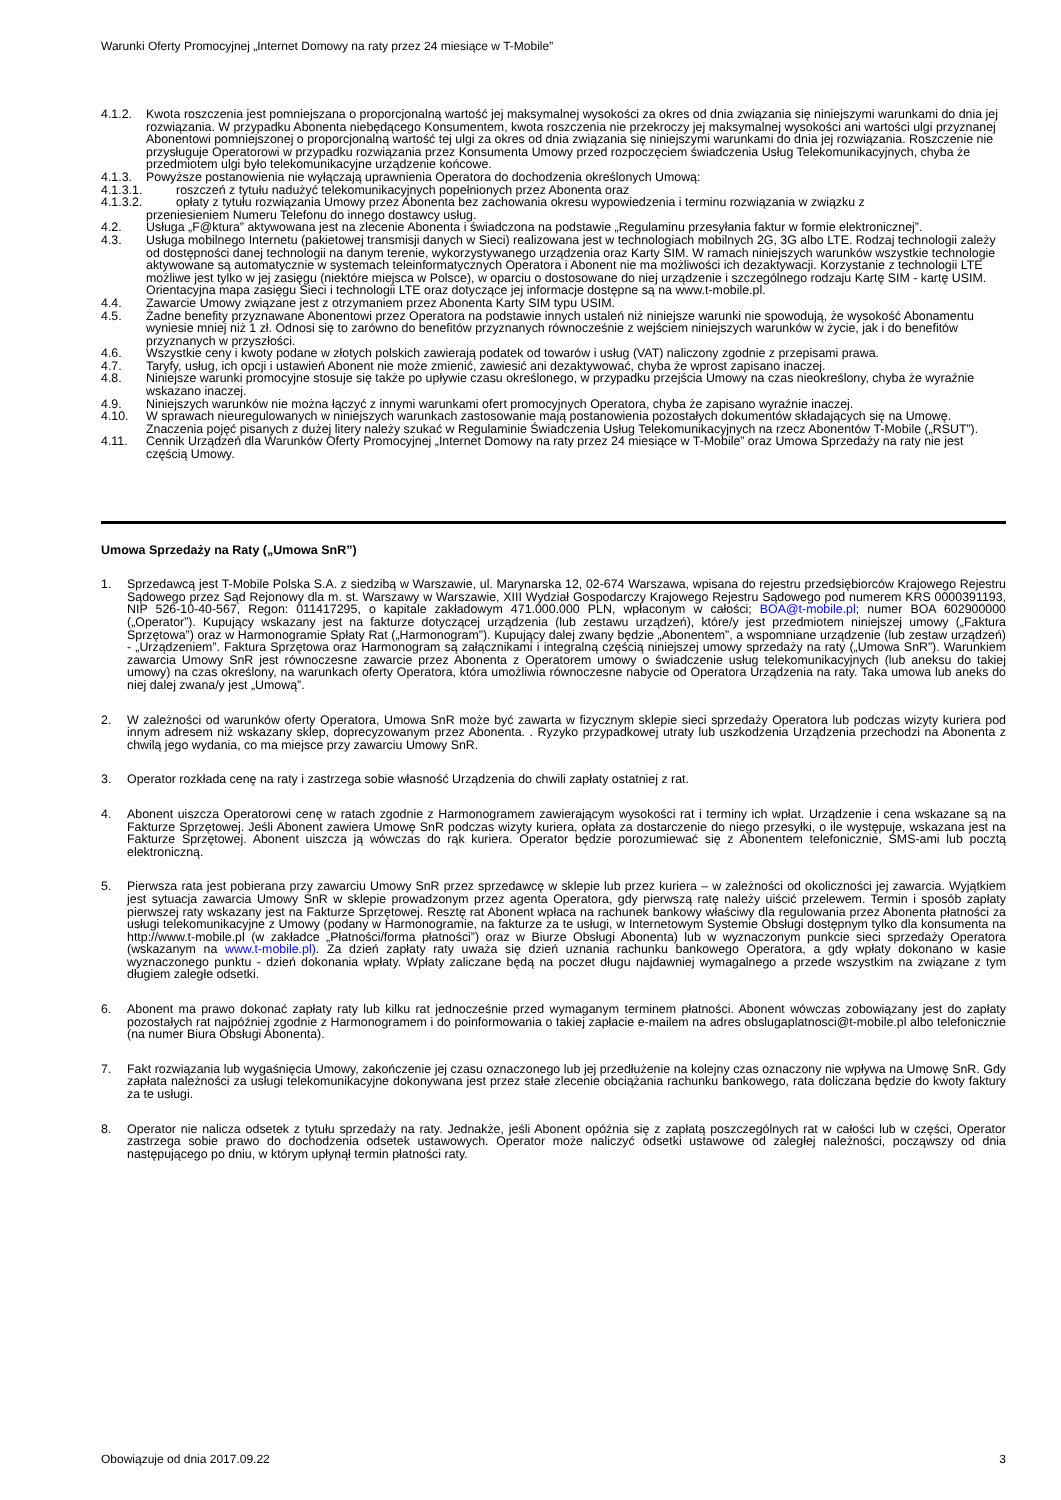Warunki Oferty Promocyjnej „Internet Domowy na raty przez 24 miesiące w T-Mobile”
4.1.2. Kwota roszczenia jest pomniejszana o proporcjonalną wartość jej maksymalnej wysokości za okres od dnia związania się niniejszymi warunkami do dnia jej rozwiązania. W przypadku Abonenta niebędącego Konsumentem, kwota roszczenia nie przekroczy jej maksymalnej wysokości ani wartości ulgi przyznanej Abonentowi pomniejszonej o proporcjonalną wartość tej ulgi za okres od dnia związania się niniejszymi warunkami do dnia jej rozwiązania. Roszczenie nie przysługuje Operatorowi w przypadku rozwiązania przez Konsumenta Umowy przed rozpoczęciem świadczenia Usług Telekomunikacyjnych, chyba że przedmiotem ulgi było telekomunikacyjne urządzenie końcowe.
4.1.3. Powyższe postanowienia nie wyłączają uprawnienia Operatora do dochodzenia określonych Umową:
4.1.3.1. roszczeń z tytułu nadużyć telekomunikacyjnych popełnionych przez Abonenta oraz
4.1.3.2. opłaty z tytułu rozwiązania Umowy przez Abonenta bez zachowania okresu wypowiedzenia i terminu rozwiązania w związku z
przeniesieniem Numeru Telefonu do innego dostawcy usług.
4.2. Usługa „F@ktura” aktywowana jest na zlecenie Abonenta i świadczona na podstawie „Regulaminu przesyłania faktur w formie elektronicznej”.
4.3. Usługa mobilnego Internetu (pakietowej transmisji danych w Sieci) realizowana jest w technologiach mobilnych 2G, 3G albo LTE. Rodzaj technologii zależy od dostępności danej technologii na danym terenie, wykorzystywanego urządzenia oraz Karty SIM. W ramach niniejszych warunków wszystkie technologie aktywowane są automatycznie w systemach teleinformatycznych Operatora i Abonent nie ma możliwości ich dezaktywacji. Korzystanie z technologii LTE możliwe jest tylko w jej zasięgu (niektóre miejsca w Polsce), w oparciu o dostosowane do niej urządzenie i szczególnego rodzaju Kartę SIM - kartę USIM. Orientacyjna mapa zasięgu Sieci i technologii LTE oraz dotyczące jej informacje dostępne są na www.t-mobile.pl.
4.4. Zawarcie Umowy związane jest z otrzymaniem przez Abonenta Karty SIM typu USIM.
4.5. Żadne benefity przyznawane Abonentowi przez Operatora na podstawie innych ustaleń niż niniejsze warunki nie spowodują, że wysokość Abonamentu wyniesie mniej niż 1 zł. Odnosi się to zarówno do benefitów przyznanych równocześnie z wejściem niniejszych warunków w życie, jak i do benefitów przyznanych w przyszłości.
4.6. Wszystkie ceny i kwoty podane w złotych polskich zawierają podatek od towarów i usług (VAT) naliczony zgodnie z przepisami prawa.
4.7. Taryfy, usług, ich opcji i ustawień Abonent nie może zmienić, zawiesić ani dezaktywować, chyba że wprost zapisano inaczej.
4.8. Niniejsze warunki promocyjne stosuje się także po upływie czasu określonego, w przypadku przejścia Umowy na czas nieokreślony, chyba że wyraźnie wskazano inaczej.
4.9. Niniejszych warunków nie można łączyć z innymi warunkami ofert promocyjnych Operatora, chyba że zapisano wyraźnie inaczej.
4.10. W sprawach nieuregulowanych w niniejszych warunkach zastosowanie mają postanowienia pozostałych dokumentów składających się na Umowę. Znaczenia pojęć pisanych z dużej litery należy szukać w Regulaminie Świadczenia Usług Telekomunikacyjnych na rzecz Abonentów T-Mobile („RSUT”).
4.11. Cennik Urządzeń dla Warunków Oferty Promocyjnej „Internet Domowy na raty przez 24 miesiące w T-Mobile” oraz Umowa Sprzedaży na raty nie jest częścią Umowy.
Umowa Sprzedaży na Raty („Umowa SnR”)
1. Sprzedawcą jest T-Mobile Polska S.A. z siedzibą w Warszawie, ul. Marynarska 12, 02-674 Warszawa, wpisana do rejestru przedsiębiorców Krajowego Rejestru Sądowego przez Sąd Rejonowy dla m. st. Warszawy w Warszawie, XIII Wydział Gospodarczy Krajowego Rejestru Sądowego pod numerem KRS 0000391193, NIP 526-10-40-567, Regon: 011417295, o kapitale zakładowym 471.000.000 PLN, wpłaconym w całości; BOA@t-mobile.pl; numer BOA 602900000 („Operator”). Kupujący wskazany jest na fakturze dotyczącej urządzenia (lub zestawu urządzeń), które/y jest przedmiotem niniejszej umowy („Faktura Sprzętowa”) oraz w Harmonogramie Spłaty Rat („Harmonogram”). Kupujący dalej zwany będzie „Abonentem”, a wspomniane urządzenie (lub zestaw urządzeń) - „Urządzeniem”. Faktura Sprzętowa oraz Harmonogram są załącznikami i integralną częścią niniejszej umowy sprzedaży na raty („Umowa SnR”). Warunkiem zawarcia Umowy SnR jest równoczesne zawarcie przez Abonenta z Operatorem umowy o świadczenie usług telekomunikacyjnych (lub aneksu do takiej umowy) na czas określony, na warunkach oferty Operatora, która umożliwia równoczesne nabycie od Operatora Urządzenia na raty. Taka umowa lub aneks do niej dalej zwana/y jest „Umową”.
2. W zależności od warunków oferty Operatora, Umowa SnR może być zawarta w fizycznym sklepie sieci sprzedaży Operatora lub podczas wizyty kuriera pod innym adresem niż wskazany sklep, doprecyzowanym przez Abonenta. . Ryzyko przypadkowej utraty lub uszkodzenia Urządzenia przechodzi na Abonenta z chwilą jego wydania, co ma miejsce przy zawarciu Umowy SnR.
3. Operator rozkłada cenę na raty i zastrzega sobie własność Urządzenia do chwili zapłaty ostatniej z rat.
4. Abonent uiszcza Operatorowi cenę w ratach zgodnie z Harmonogramem zawierającym wysokości rat i terminy ich wpłat. Urządzenie i cena wskazane są na Fakturze Sprzętowej. Jeśli Abonent zawiera Umowę SnR podczas wizyty kuriera, opłata za dostarczenie do niego przesyłki, o ile występuje, wskazana jest na Fakturze Sprzętowej. Abonent uiszcza ją wówczas do rąk kuriera. Operator będzie porozumiewać się z Abonentem telefonicznie, SMS-ami lub pocztą elektroniczną.
5. Pierwsza rata jest pobierana przy zawarciu Umowy SnR przez sprzedawcę w sklepie lub przez kuriera – w zależności od okoliczności jej zawarcia. Wyjątkiem jest sytuacja zawarcia Umowy SnR w sklepie prowadzonym przez agenta Operatora, gdy pierwszą ratę należy uiścić przelewem. Termin i sposób zapłaty pierwszej raty wskazany jest na Fakturze Sprzętowej. Resztę rat Abonent wpłaca na rachunek bankowy właściwy dla regulowania przez Abonenta płatności za usługi telekomunikacyjne z Umowy (podany w Harmonogramie, na fakturze za te usługi, w Internetowym Systemie Obsługi dostępnym tylko dla konsumenta na http://www.t-mobile.pl (w zakładce „Płatności/forma płatności”) oraz w Biurze Obsługi Abonenta) lub w wyznaczonym punkcie sieci sprzedaży Operatora (wskazanym na www.t-mobile.pl). Za dzień zapłaty raty uważa się dzień uznania rachunku bankowego Operatora, a gdy wpłaty dokonano w kasie wyznaczonego punktu - dzień dokonania wpłaty. Wpłaty zaliczane będą na poczet długu najdawniej wymagalnego a przede wszystkim na związane z tym długiem zaległe odsetki.
6. Abonent ma prawo dokonać zapłaty raty lub kilku rat jednocześnie przed wymaganym terminem płatności. Abonent wówczas zobowiązany jest do zapłaty pozostałych rat najpóźniej zgodnie z Harmonogramem i do poinformowania o takiej zapłacie e-mailem na adres obslugaplatnosci@t-mobile.pl albo telefonicznie (na numer Biura Obsługi Abonenta).
7. Fakt rozwiązania lub wygaśnięcia Umowy, zakończenie jej czasu oznaczonego lub jej przedłużenie na kolejny czas oznaczony nie wpływa na Umowę SnR. Gdy zapłata należności za usługi telekomunikacyjne dokonywana jest przez stałe zlecenie obciążania rachunku bankowego, rata doliczana będzie do kwoty faktury za te usługi.
8. Operator nie nalicza odsetek z tytułu sprzedaży na raty. Jednakże, jeśli Abonent opóźnia się z zapłatą poszczególnych rat w całości lub w części, Operator zastrzega sobie prawo do dochodzenia odsetek ustawowych. Operator może naliczyć odsetki ustawowe od zaległej należności, począwszy od dnia następującego po dniu, w którym upłynął termin płatności raty.
Obowiązuje od dnia 2017.09.22 3